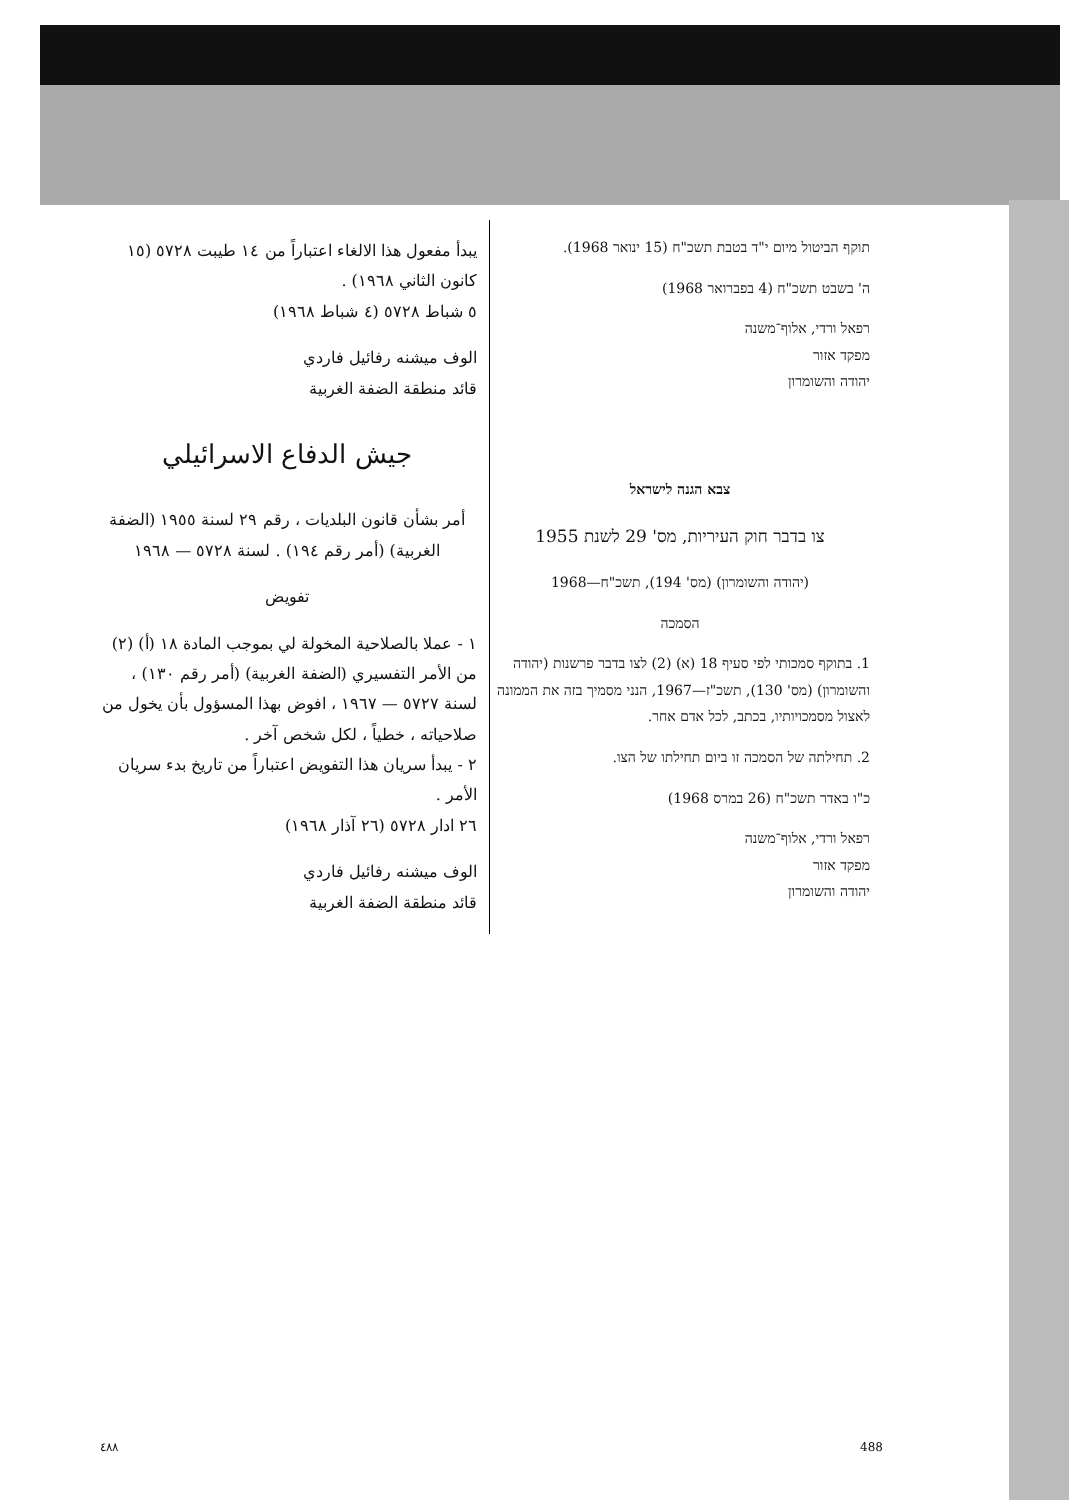תוקף הביטול מיום י"ד בטבת תשכ"ח (15 ינואר 1968).
ה' בשבט תשכ"ח (4 בפברואר 1968)
רפאל ורדי, אלוף־משנה
מפקד אזור
יהודה והשומרון
צבא הגנה לישראל
צו בדבר חוק העיריות, מס' 29 לשנת 1955
(יהודה והשומרון) (מס' 194), תשכ"ח—1968
הסמכה
1. בתוקף סמכותי לפי סעיף 18 (א) (2) לצו בדבר פרשנות (יהודה והשומרון) (מס' 130), תשכ"ז—1967, הנני מסמיך בזה את הממונה לאצול מסמכויותיו, בכתב, לכל אדם אחר.
2. תחילתה של הסמכה זו ביום תחילתו של הצו.
כ"ו באדר תשכ"ח (26 במרס 1968)
רפאל ורדי, אלוף־משנה
מפקד אזור
יהודה והשומרון
يبدأ مفعول هذا الالغاء اعتباراً من ١٤ طيبت ٥٧٢٨ (١٥ كانون الثاني ١٩٦٨) .
٥ شباط ٥٧٢٨ (٤ شباط ١٩٦٨)
الوف ميشنه رفائيل فاردي
قائد منطقة الضفة الغربية
جيش الدفاع الاسرائيلي
أمر بشأن قانون البلديات ، رقم ٢٩ لسنة ١٩٥٥ (الضفة الغربية) (أمر رقم ١٩٤) . لسنة ٥٧٢٨ — ١٩٦٨
تفويض
١ - عملا بالصلاحية المخولة لي بموجب المادة ١٨ (أ) (٢) من الأمر التفسيري (الضفة الغربية) (أمر رقم ١٣٠) ، لسنة ٥٧٢٧ — ١٩٦٧ ، افوض بهذا المسؤول بأن يخول من صلاحياته ، خطياً ، لكل شخص آخر .
٢ - يبدأ سريان هذا التفويض اعتباراً من تاريخ بدء سريان الأمر .
٢٦ ادار ٥٧٢٨ (٢٦ آذار ١٩٦٨)
الوف ميشنه رفائيل فاردي
قائد منطقة الضفة الغربية
٤٨٨ 488